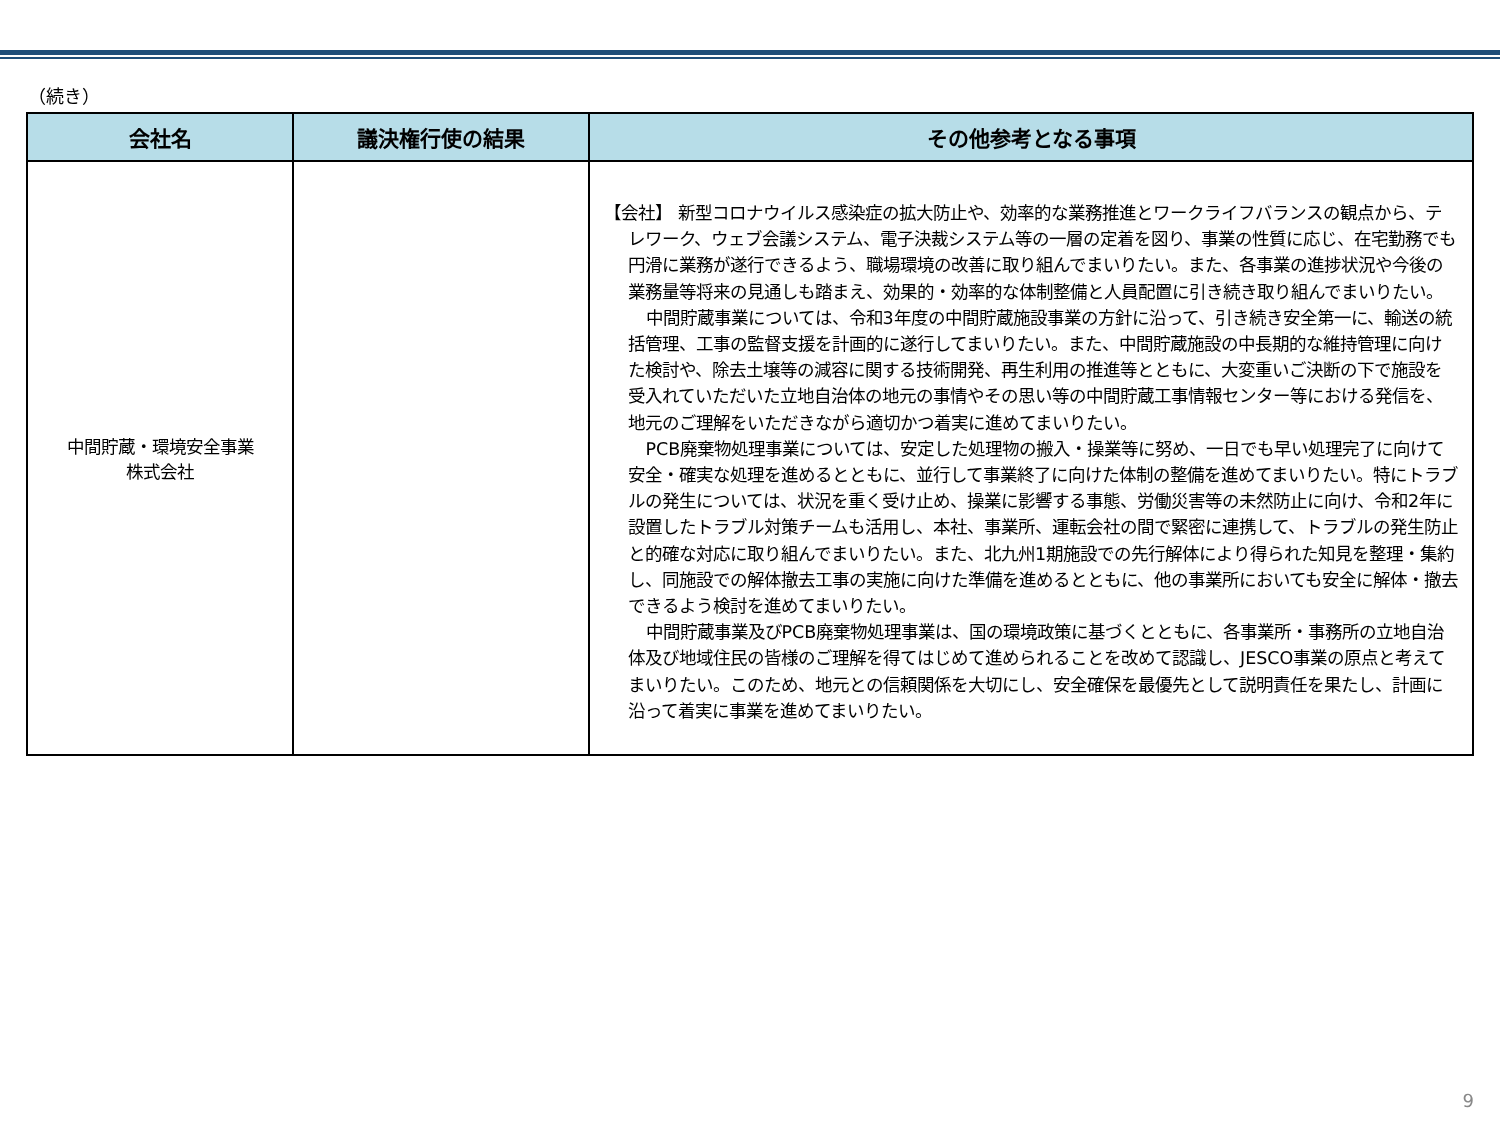（続き）
| 会社名 | 議決権行使の結果 | その他参考となる事項 |
| --- | --- | --- |
| 中間貯蔵・環境安全事業 株式会社 | | 【会社】 新型コロナウイルス感染症の拡大防止や、効率的な業務推進とワークライフバランスの観点から、テレワーク、ウェブ会議システム、電子決裁システム等の一層の定着を図り、事業の性質に応じ、在宅勤務でも円滑に業務が遂行できるよう、職場環境の改善に取り組んでまいりたい。また、各事業の進捗状況や今後の業務量等将来の見通しも踏まえ、効果的・効率的な体制整備と人員配置に引き続き取り組んでまいりたい。 中間貯蔵事業については、令和3年度の中間貯蔵施設事業の方針に沿って、引き続き安全第一に、輸送の統括管理、工事の監督支援を計画的に遂行してまいりたい。また、中間貯蔵施設の中長期的な維持管理に向けた検討や、除去土壌等の減容に関する技術開発、再生利用の推進等とともに、大変重いご決断の下で施設を受入れていただいた立地自治体の地元の事情やその思い等の中間貯蔵工事情報センター等における発信を、地元のご理解をいただきながら適切かつ着実に進めてまいりたい。 PCB廃棄物処理事業については、安定した処理物の搬入・操業等に努め、一日でも早い処理完了に向けて安全・確実な処理を進めるとともに、並行して事業終了に向けた体制の整備を進めてまいりたい。特にトラブルの発生については、状況を重く受け止め、操業に影響する事態、労働災害等の未然防止に向け、令和2年に設置したトラブル対策チームも活用し、本社、事業所、運転会社の間で緊密に連携して、トラブルの発生防止と的確な対応に取り組んでまいりたい。また、北九州1期施設での先行解体により得られた知見を整理・集約し、同施設での解体撤去工事の実施に向けた準備を進めるとともに、他の事業所においても安全に解体・撤去できるよう検討を進めてまいりたい。 中間貯蔵事業及びPCB廃棄物処理事業は、国の環境政策に基づくとともに、各事業所・事務所の立地自治体及び地域住民の皆様のご理解を得てはじめて進められることを改めて認識し、JESCO事業の原点と考えてまいりたい。このため、地元との信頼関係を大切にし、安全確保を最優先として説明責任を果たし、計画に沿って着実に事業を進めてまいりたい。 |
9